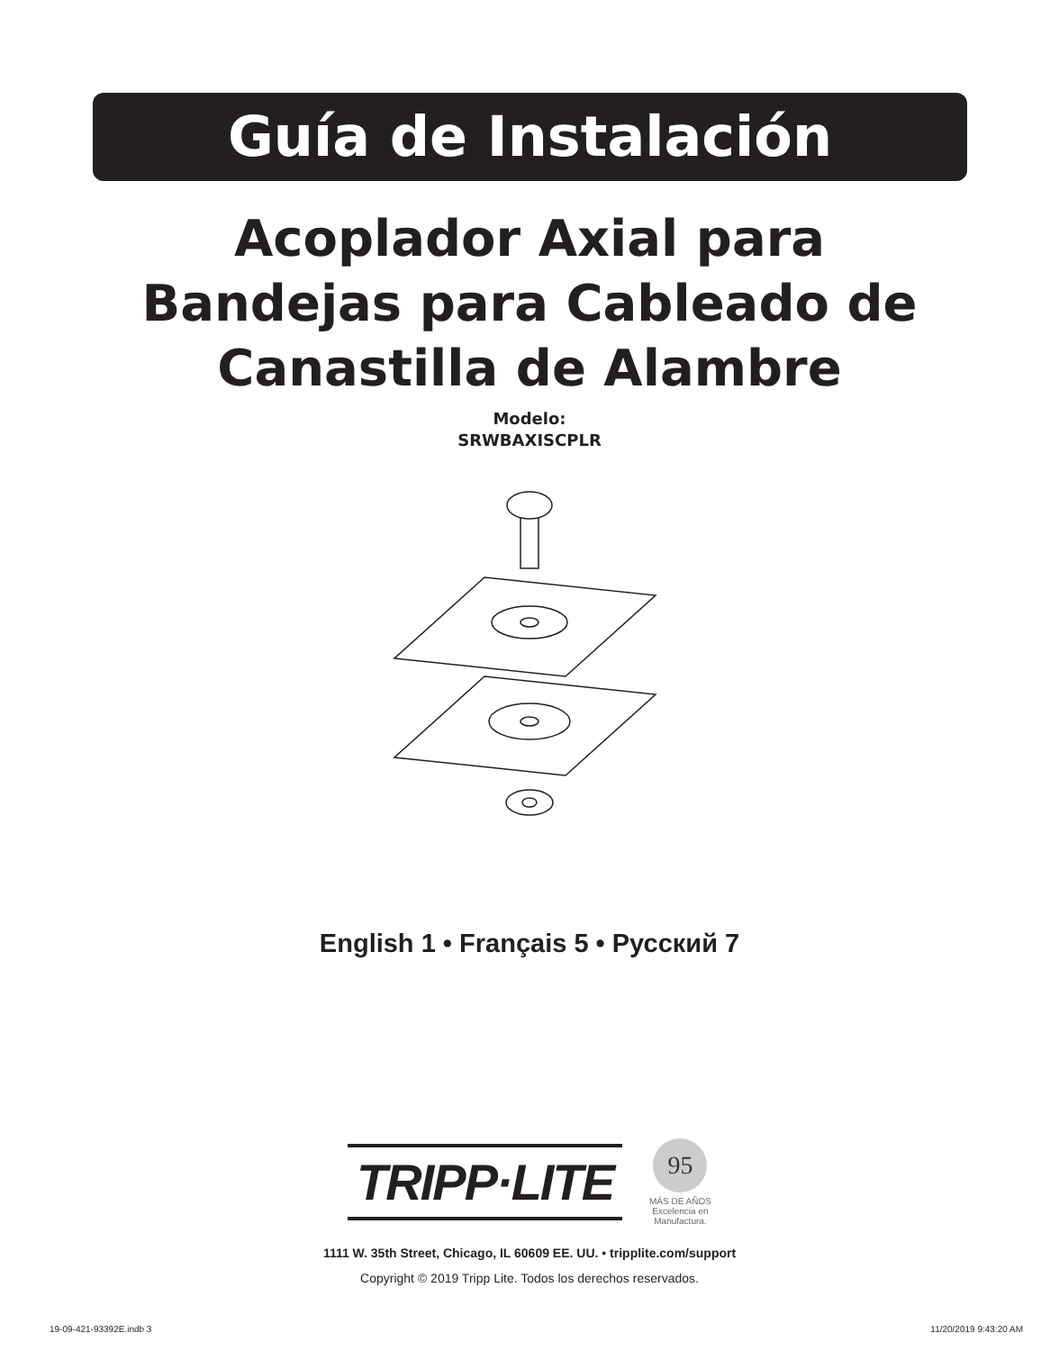Guía de Instalación
Acoplador Axial para
Bandejas para Cableado de
Canastilla de Alambre
Modelo:
SRWBAXISCPLR
English 1 • Français 5 • Русский 7
TRIPP·LITE
95
MÁS DE AÑOS
Excelencia en
Manufactura.
1111 W. 35th Street, Chicago, IL 60609 EE. UU. • tripplite.com/support
Copyright © 2019 Tripp Lite. Todos los derechos reservados.
19-09-421-93392E.indb 3 11/20/2019 9:43:20 AM